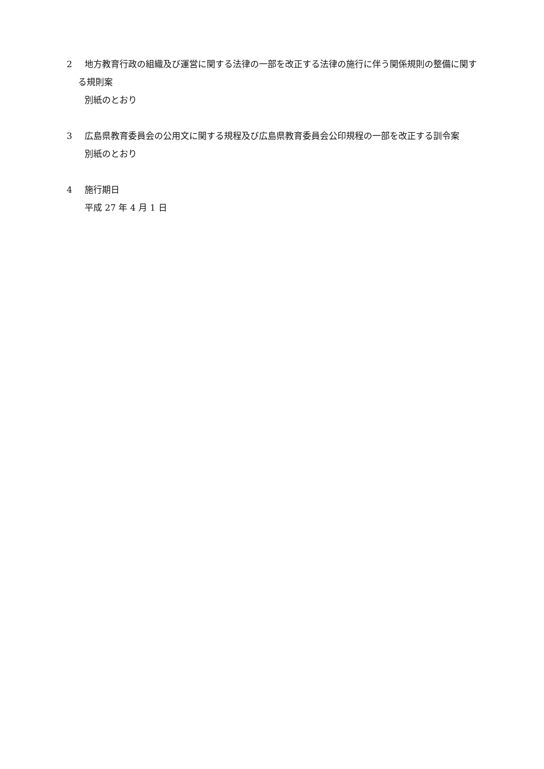2 地方教育行政の組織及び運営に関する法律の一部を改正する法律の施行に伴う関係規則の整備に関する規則案
別紙のとおり
3 広島県教育委員会の公用文に関する規程及び広島県教育委員会公印規程の一部を改正する訓令案
別紙のとおり
4 施行期日
平成 27 年 4 月 1 日